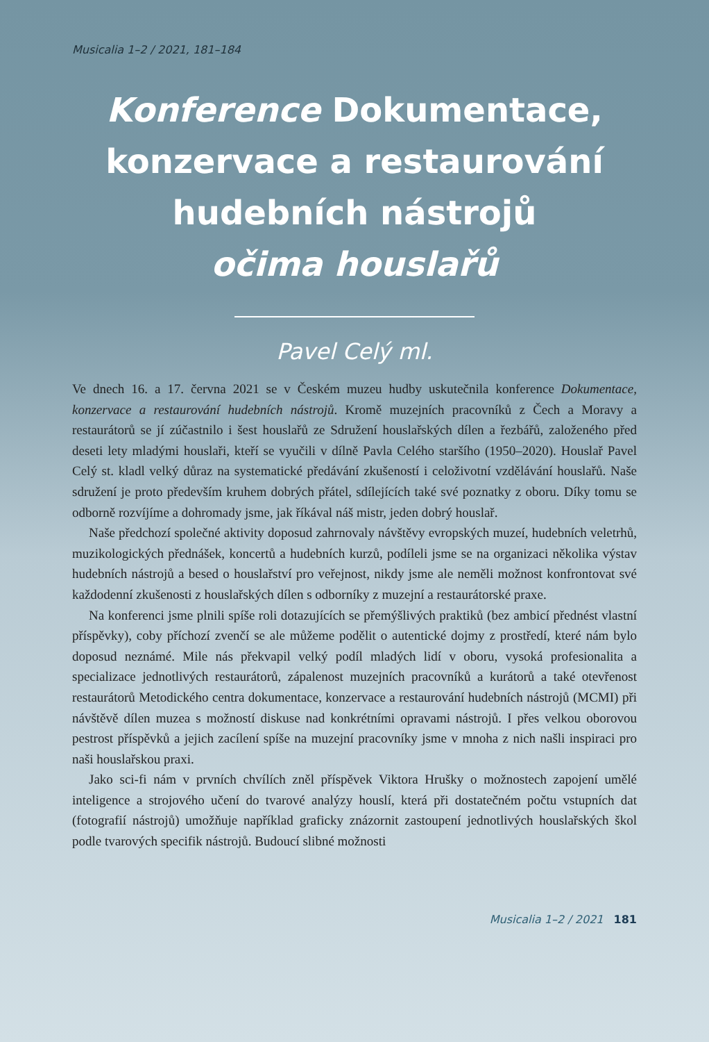Musicalia 1–2 / 2021, 181–184
Konference Dokumentace,
konzervace a restaurování
hudebních nástrojů
očima houslařů
Pavel Celý ml.
Ve dnech 16. a 17. června 2021 se v Českém muzeu hudby uskutečnila konference Dokumentace, konzervace a restaurování hudebních nástrojů. Kromě muzejních pracovníků z Čech a Moravy a restaurátorů se jí zúčastnilo i šest houslařů ze Sdružení houslařských dílen a řezbářů, založeného před deseti lety mladými houslaři, kteří se vyučili v dílně Pavla Celého staršího (1950–2020). Houslař Pavel Celý st. kladl velký důraz na systematické předávání zkušeností i celoživotní vzdělávání houslařů. Naše sdružení je proto především kruhem dobrých přátel, sdílejících také své poznatky z oboru. Díky tomu se odborně rozvíjíme a dohromady jsme, jak říkával náš mistr, jeden dobrý houslař.
Naše předchozí společné aktivity doposud zahrnovaly návštěvy evropských muzeí, hudebních veletrhů, muzikologických přednášek, koncertů a hudebních kurzů, podíleli jsme se na organizaci několika výstav hudebních nástrojů a besed o houslařství pro veřejnost, nikdy jsme ale neměli možnost konfrontovat své každodenní zkušenosti z houslařských dílen s odborníky z muzejní a restaurátorské praxe.
Na konferenci jsme plnili spíše roli dotazujících se přemýšlivých praktiků (bez ambicí přednést vlastní příspěvky), coby příchozí zvenčí se ale můžeme podělit o autentické dojmy z prostředí, které nám bylo doposud neznámé. Mile nás překvapil velký podíl mladých lidí v oboru, vysoká profesionalita a specializace jednotlivých restaurátorů, zápalenost muzejních pracovníků a kurátorů a také otevřenost restaurátorů Metodického centra dokumentace, konzervace a restaurování hudebních nástrojů (MCMI) při návštěvě dílen muzea s možností diskuse nad konkrétními opravami nástrojů. I přes velkou oborovou pestrost příspěvků a jejich zacílení spíše na muzejní pracovníky jsme v mnoha z nich našli inspiraci pro naši houslařskou praxi.
Jako sci-fi nám v prvních chvílích zněl příspěvek Viktora Hrušky o možnostech zapojení umělé inteligence a strojového učení do tvarové analýzy houslí, která při dostatečném počtu vstupních dat (fotografií nástrojů) umožňuje například graficky znázornit zastoupení jednotlivých houslařských škol podle tvarových specifik nástrojů. Budoucí slibné možnosti
Musicalia 1–2 / 2021 181